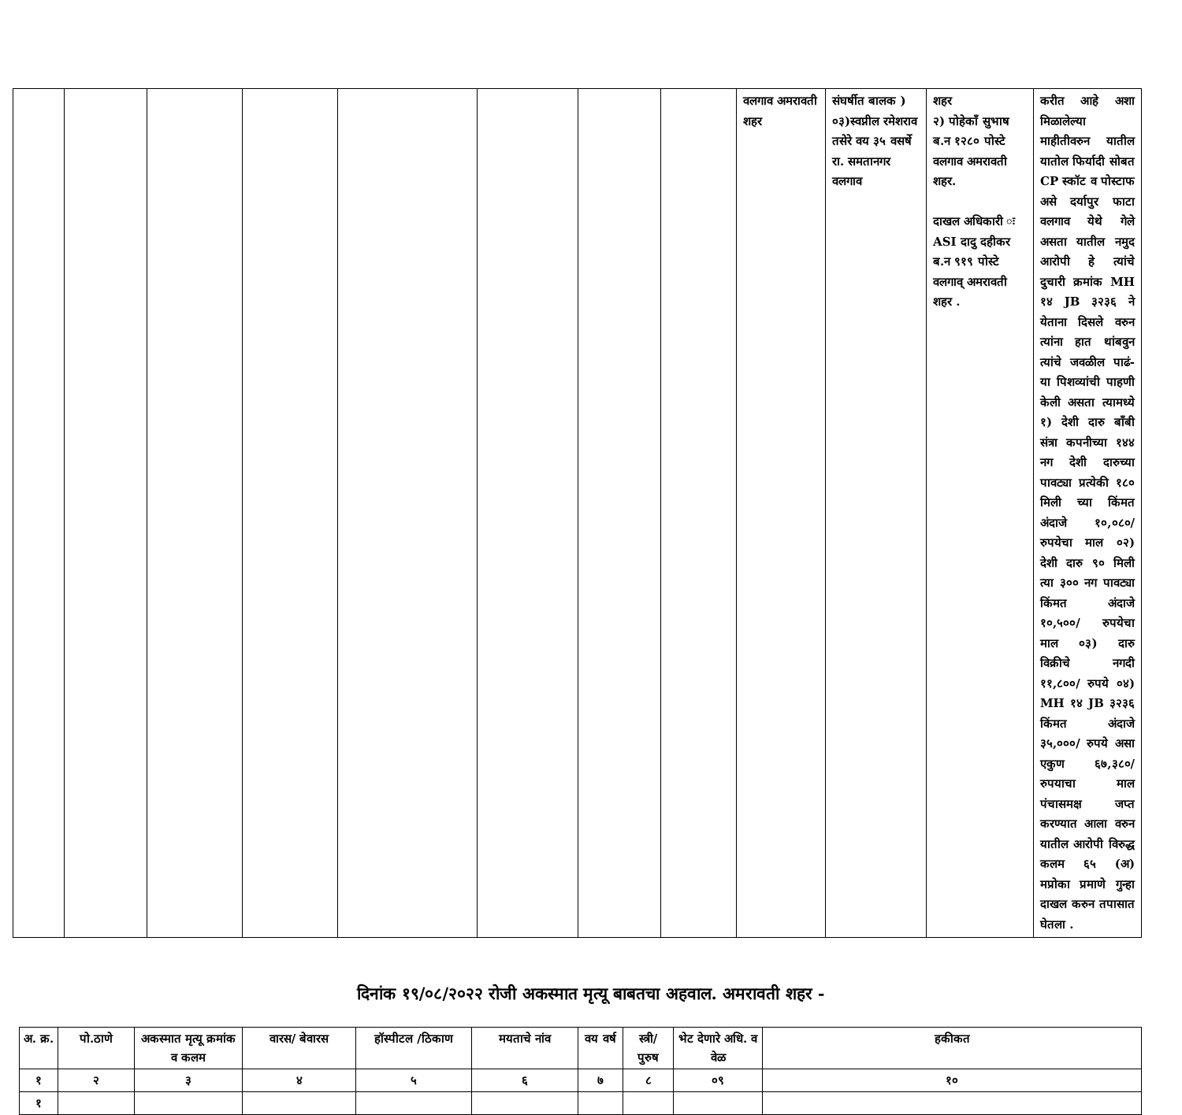| | | | | | | | | वलगाव अमरावती शहर | संघर्षीत बालक ) ०३)स्वप्नील रमेशराव तसेरे वय ३५ वसर्षे रा. समतानगर वलगाव | शहर २) पोहेकाँ सुभाष ब.न १२८० पोस्टे वलगाव अमरावती शहर. दाखल अधिकारी ः ASI दादु दहीकर ब.न ९१९ पोस्टे वलगाव् अमरावती शहर . | करीत आहे अशा मिळालेल्या माहीतीवरुन यातील यातोल फिर्यादी सोबत CP स्कॉट व पोस्टाफ असे दर्यापुर फाटा वलगाव येथे गेले असता यातील नमुद आरोपी हे त्यांचे दुचारी क्रमांक MH १४ JB ३२३६ ने येताना दिसले वरुन त्यांना हात थांबवुन त्यांचे जवळील पाढं-या पिशव्यांची पाहणी केली असता त्यामध्ये १) देशी दारु बाँबी संत्रा कपनीच्या १४४ नग देशी दारुच्या पावट्या प्रत्येकी १८० मिली च्या किंमत अंदाजे १०,०८०/ रुपयेचा माल ०२) देशी दारु ९० मिली त्या ३०० नग पावट्या किंमत अंदाजे १०,५००/ रुपयेचा माल ०३) दारु विक्रीचे नगदी ११,८००/ रुपये ०४) MH १४ JB ३२३६ किंमत अंदाजे ३५,०००/ रुपये असा एकुण ६७,३८०/ रुपयाचा माल पंचासमक्ष जप्त करण्यात आला वरुन यातील आरोपी विरुद्ध कलम ६५ (अ) मप्रोका प्रमाणे गुन्हा दाखल करुन तपासात घेतला . |
दिनांक १९/०८/२०२२ रोजी अकस्मात मृत्यू बाबतचा अहवाल. अमरावती शहर -
| अ. क्र. | पो.ठाणे | अकस्मात मृत्यू क्रमांक व कलम | वारस/ बेवारस | हॉस्पीटल /ठिकाण | मयताचे नांव | वय वर्ष | स्त्री/ पुरुष | भेट देणारे अधि. व वेळ | हकीकत |
| --- | --- | --- | --- | --- | --- | --- | --- | --- | --- |
| १ | २ | ३ | ४ | ५ | ६ | ७ | ८ | ०९ | १० |
| १ | | | | | | | | | |